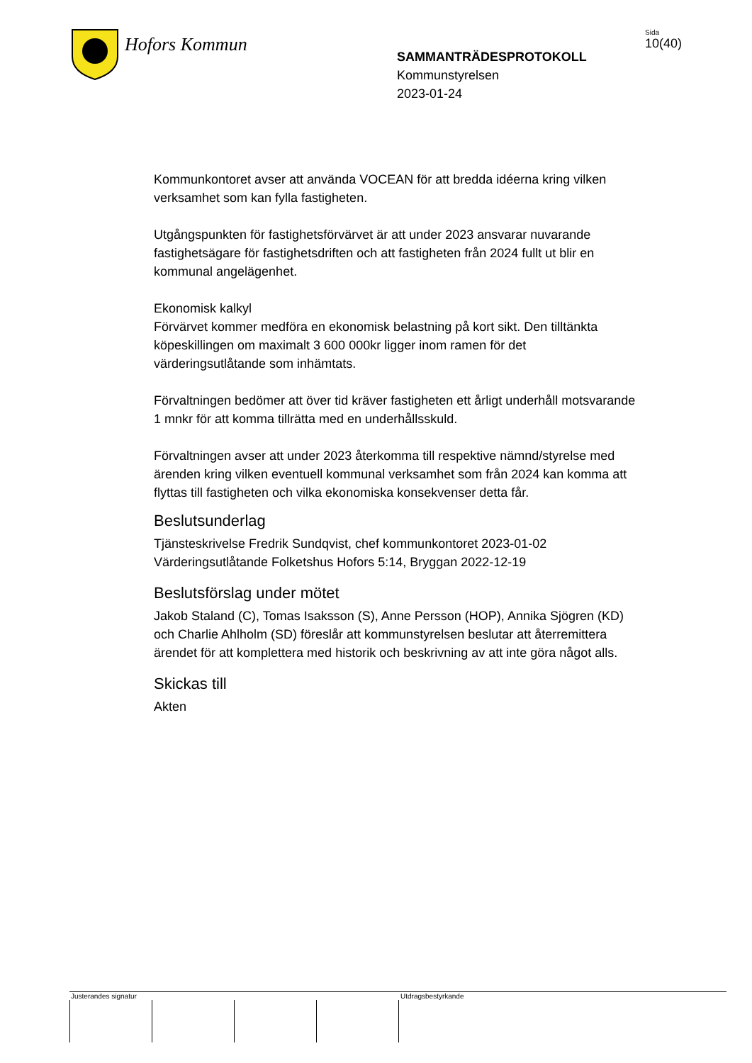Hofors Kommun
SAMMANTRÄDESPROTOKOLL
Kommunstyrelsen
2023-01-24
Sida
10(40)
Kommunkontoret avser att använda VOCEAN för att bredda idéerna kring vilken verksamhet som kan fylla fastigheten.
Utgångspunkten för fastighetsförvärvet är att under 2023 ansvarar nuvarande fastighetsägare för fastighetsdriften och att fastigheten från 2024 fullt ut blir en kommunal angelägenhet.
Ekonomisk kalkyl
Förvärvet kommer medföra en ekonomisk belastning på kort sikt. Den tilltänkta köpeskillingen om maximalt 3 600 000kr ligger inom ramen för det värderingsutlåtande som inhämtats.
Förvaltningen bedömer att över tid kräver fastigheten ett årligt underhåll motsvarande 1 mnkr för att komma tillrätta med en underhållsskuld.
Förvaltningen avser att under 2023 återkomma till respektive nämnd/styrelse med ärenden kring vilken eventuell kommunal verksamhet som från 2024 kan komma att flyttas till fastigheten och vilka ekonomiska konsekvenser detta får.
Beslutsunderlag
Tjänsteskrivelse Fredrik Sundqvist, chef kommunkontoret 2023-01-02
Värderingsutlåtande Folketshus Hofors 5:14, Bryggan 2022-12-19
Beslutsförslag under mötet
Jakob Staland (C), Tomas Isaksson (S), Anne Persson (HOP), Annika Sjögren (KD) och Charlie Ahlholm (SD) föreslår att kommunstyrelsen beslutar att återremittera ärendet för att komplettera med historik och beskrivning av att inte göra något alls.
Skickas till
Akten
Justerandes signatur Utdragsbestyrkande